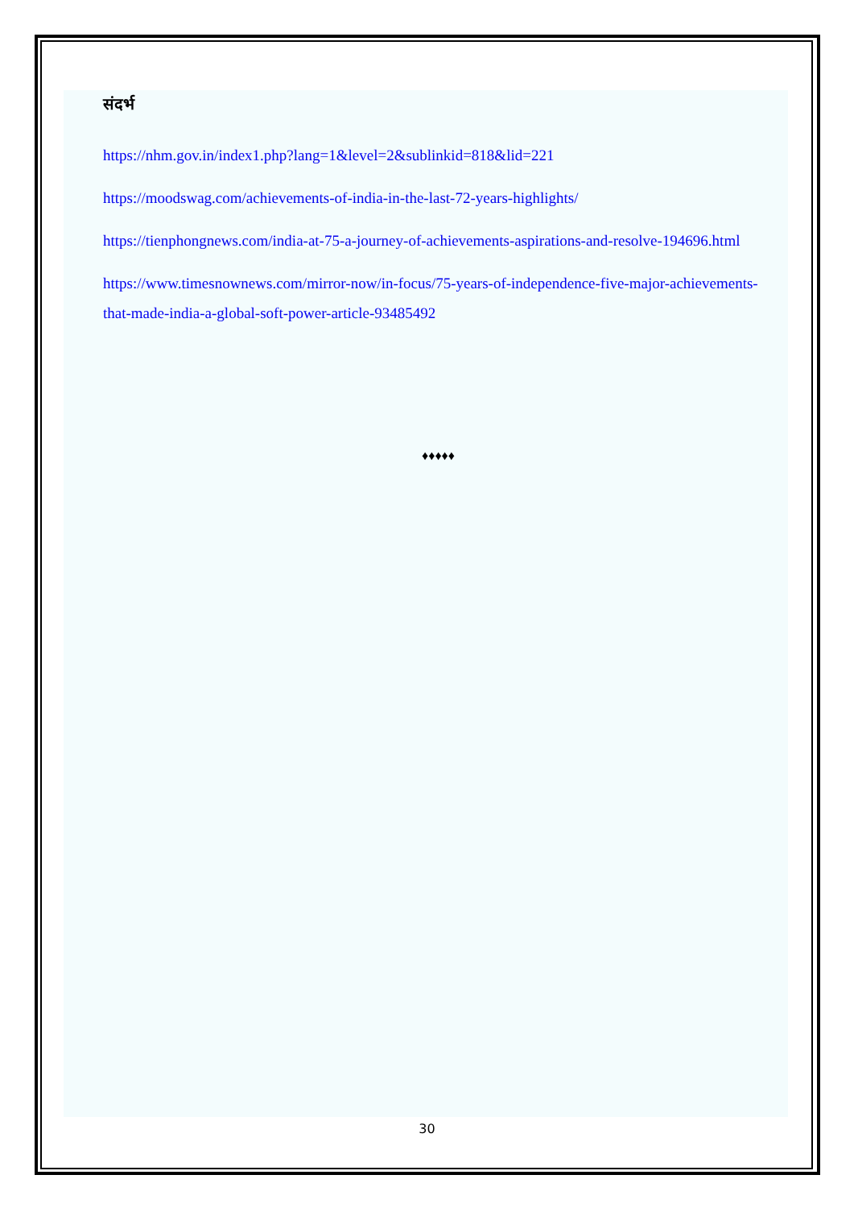संदर्भ
https://nhm.gov.in/index1.php?lang=1&level=2&sublinkid=818&lid=221
https://moodswag.com/achievements-of-india-in-the-last-72-years-highlights/
https://tienphongnews.com/india-at-75-a-journey-of-achievements-aspirations-and-resolve-194696.html
https://www.timesnownews.com/mirror-now/in-focus/75-years-of-independence-five-major-achievements-that-made-india-a-global-soft-power-article-93485492
♦♦♦♦♦
30